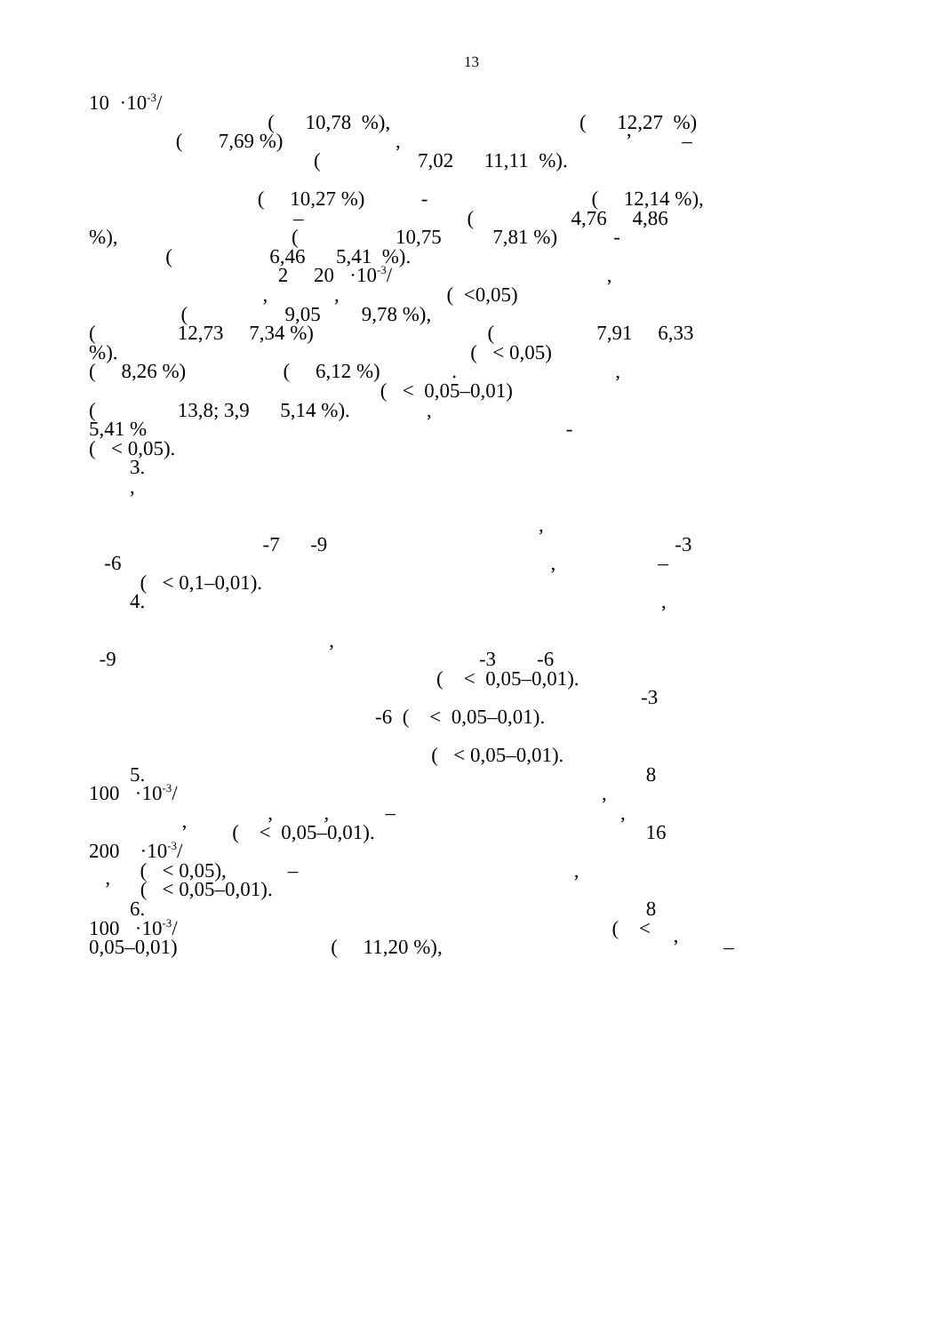13
10 ·10<sup>-3</sup>/
( 10,78 %), ( 12,27 %)
( 7,69 %) , ’ –
( 7,02 11,11 %).
( 10,27 %) - ( 12,14 %),
– ( 4,76 4,86
%), ( 10,75 7,81 %) -
( 6,46 5,41 %).
2 20 ·10<sup>-3</sup>/ ,
, , ( <0,05)
( 9,05 9,78 %),
( 12,73 7,34 %) ( 7,91 6,33
%). ( < 0,05)
( 8,26 %) ( 6,12 %) . ,
( < 0,05–0,01)
( 13,8; 3,9 5,14 %). ,
5,41 % -
( < 0,05).
3.
,
,
-7 -9 -3
-6 , –
( < 0,1–0,01).
4. ,
,
-9 -3 -6
( < 0,05–0,01).
-3
-6 ( < 0,05–0,01).
( < 0,05–0,01).
5. 8
100 ·10<sup>-3</sup>/ ,
, , – ,
’ ( < 0,05–0,01). 16
200 ·10<sup>-3</sup>/
( < 0,05), – ,
’ ( < 0,05–0,01).
6. 8
100 ·10<sup>-3</sup>/ ( <
0,05–0,01) ( 11,20 %), ’ –